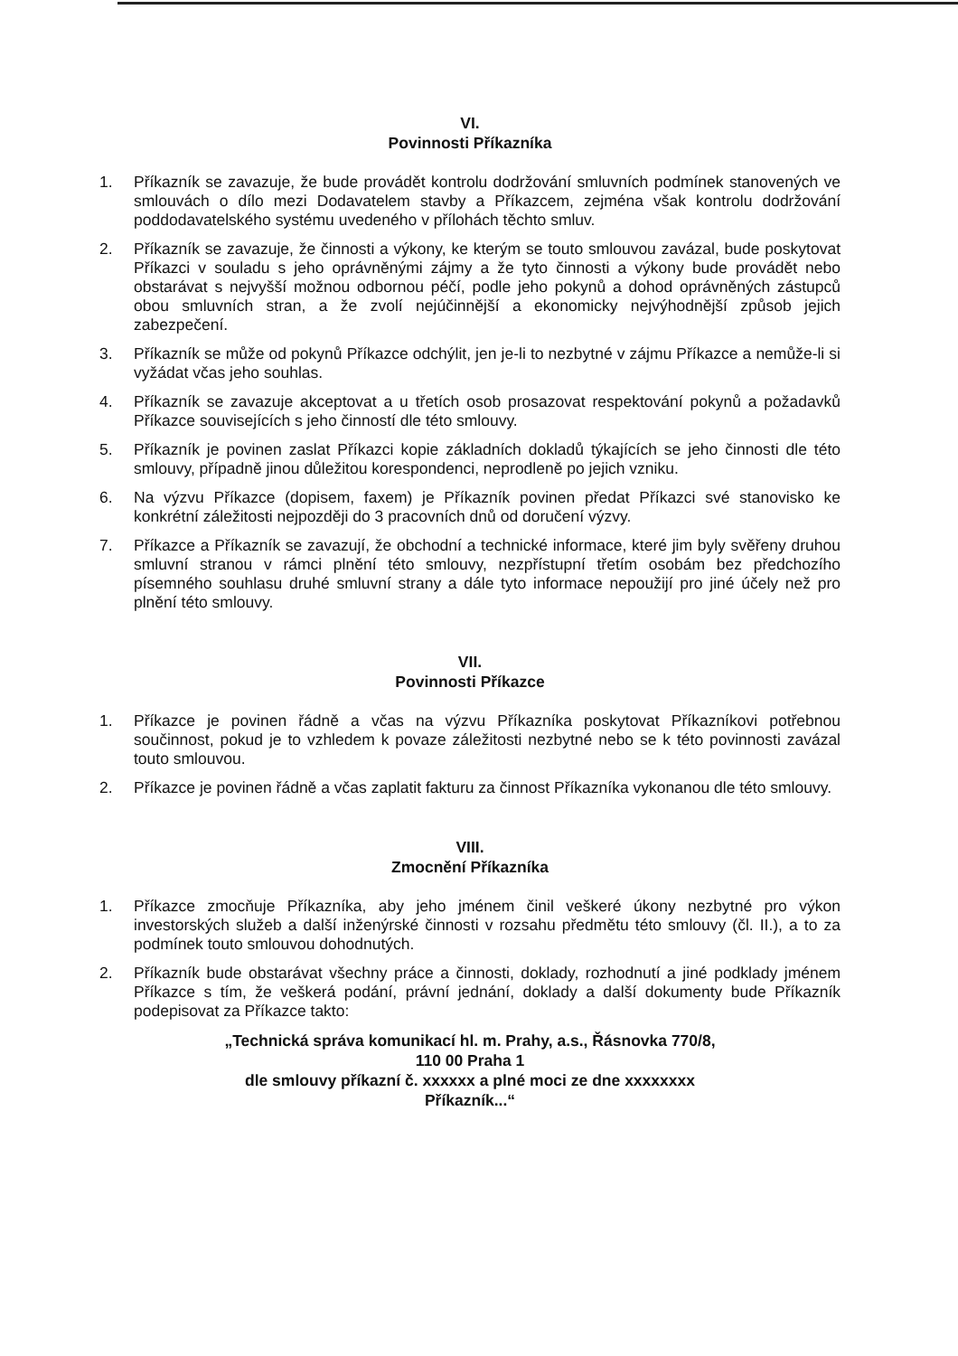VI.
Povinnosti Příkazníka
1. Příkazník se zavazuje, že bude provádět kontrolu dodržování smluvních podmínek stanovených ve smlouvách o dílo mezi Dodavatelem stavby a Příkazcem, zejména však kontrolu dodržování poddodavatelského systému uvedeného v přílohách těchto smluv.
2. Příkazník se zavazuje, že činnosti a výkony, ke kterým se touto smlouvou zavázal, bude poskytovat Příkazci v souladu s jeho oprávněnými zájmy a že tyto činnosti a výkony bude provádět nebo obstarávat s nejvyšší možnou odbornou péčí, podle jeho pokynů a dohod oprávněných zástupců obou smluvních stran, a že zvolí nejúčinnější a ekonomicky nejvýhodnější způsob jejich zabezpečení.
3. Příkazník se může od pokynů Příkazce odchýlit, jen je-li to nezbytné v zájmu Příkazce a nemůže-li si vyžádat včas jeho souhlas.
4. Příkazník se zavazuje akceptovat a u třetích osob prosazovat respektování pokynů a požadavků Příkazce souvisejících s jeho činností dle této smlouvy.
5. Příkazník je povinen zaslat Příkazci kopie základních dokladů týkajících se jeho činnosti dle této smlouvy, případně jinou důležitou korespondenci, neprodleně po jejich vzniku.
6. Na výzvu Příkazce (dopisem, faxem) je Příkazník povinen předat Příkazci své stanovisko ke konkrétní záležitosti nejpozději do 3 pracovních dnů od doručení výzvy.
7. Příkazce a Příkazník se zavazují, že obchodní a technické informace, které jim byly svěřeny druhou smluvní stranou v rámci plnění této smlouvy, nezpřístupní třetím osobám bez předchozího písemného souhlasu druhé smluvní strany a dále tyto informace nepoužijí pro jiné účely než pro plnění této smlouvy.
VII.
Povinnosti Příkazce
1. Příkazce je povinen řádně a včas na výzvu Příkazníka poskytovat Příkazníkovi potřebnou součinnost, pokud je to vzhledem k povaze záležitosti nezbytné nebo se k této povinnosti zavázal touto smlouvou.
2. Příkazce je povinen řádně a včas zaplatit fakturu za činnost Příkazníka vykonanou dle této smlouvy.
VIII.
Zmocnění Příkazníka
1. Příkazce zmocňuje Příkazníka, aby jeho jménem činil veškeré úkony nezbytné pro výkon investorských služeb a další inženýrské činnosti v rozsahu předmětu této smlouvy (čl. II.), a to za podmínek touto smlouvou dohodnutých.
2. Příkazník bude obstarávat všechny práce a činnosti, doklady, rozhodnutí a jiné podklady jménem Příkazce s tím, že veškerá podání, právní jednání, doklady a další dokumenty bude Příkazník podepisovat za Příkazce takto:
„Technická správa komunikací hl. m. Prahy, a.s., Řásnovka 770/8,
110 00 Praha 1
dle smlouvy příkazní č. xxxxxx a plné moci ze dne xxxxxxxx
Příkazník...“